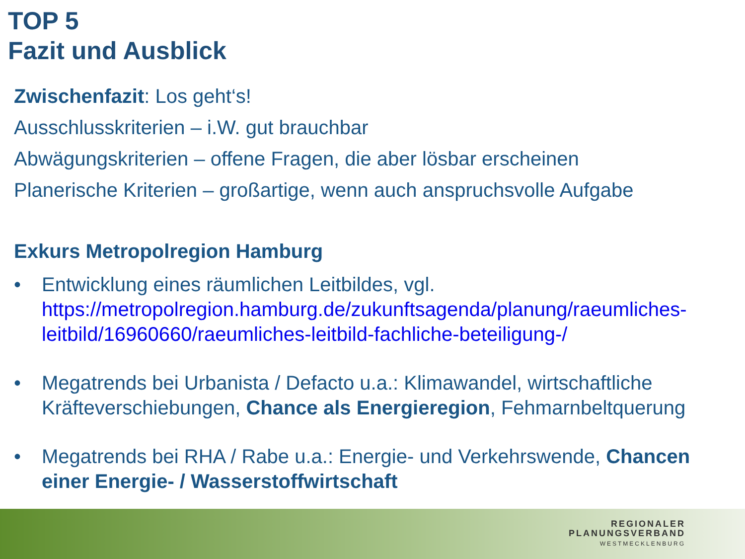TOP 5
Fazit und Ausblick
Zwischenfazit: Los geht‘s!
Ausschlusskriterien – i.W. gut brauchbar
Abwägungskriterien – offene Fragen, die aber lösbar erscheinen
Planerische Kriterien – großartige, wenn auch anspruchsvolle Aufgabe
Exkurs Metropolregion Hamburg
• Entwicklung eines räumlichen Leitbildes, vgl. https://metropolregion.hamburg.de/zukunftsagenda/planung/raeumliches-leitbild/16960660/raeumliches-leitbild-fachliche-beteiligung-/
• Megatrends bei Urbanista / Defacto u.a.: Klimawandel, wirtschaftliche Kräfteverschiebungen, Chance als Energieregion, Fehmarnbeltquerung
• Megatrends bei RHA / Rabe u.a.: Energie- und Verkehrswende, Chancen einer Energie- / Wasserstoffwirtschaft
REGIONALER
PLANUNGSVERBAND
WESTMECKLENBURG